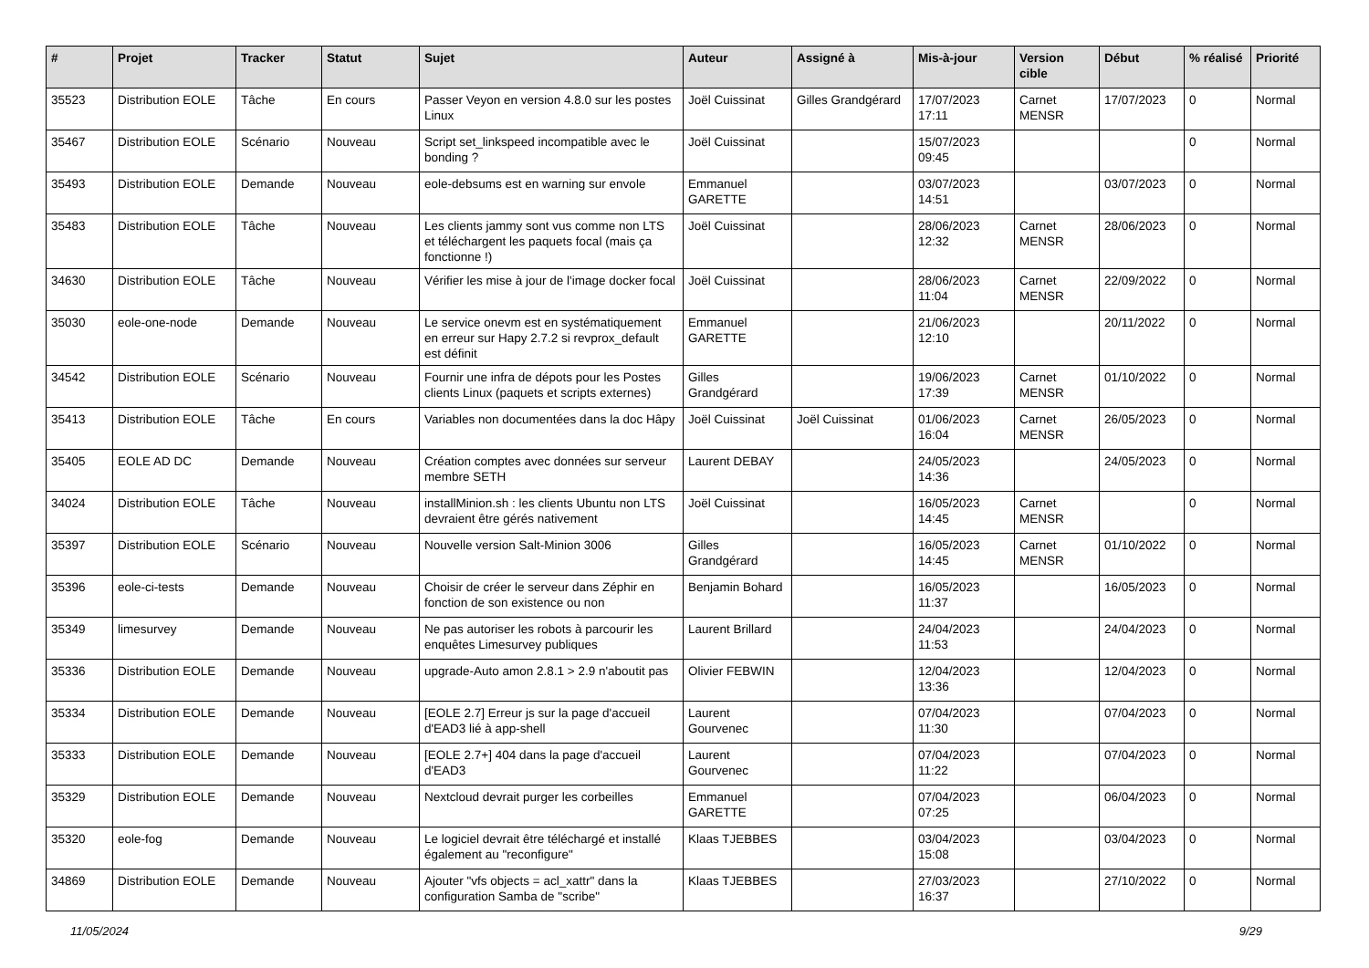| # | Projet | Tracker | Statut | Sujet | Auteur | Assigné à | Mis-à-jour | Version cible | Début | % réalisé | Priorité |
| --- | --- | --- | --- | --- | --- | --- | --- | --- | --- | --- | --- |
| 35523 | Distribution EOLE | Tâche | En cours | Passer Veyon en version 4.8.0 sur les postes Linux | Joël Cuissinat | Gilles Grandgérard | 17/07/2023 17:11 | Carnet MENSR | 17/07/2023 | 0 | Normal |
| 35467 | Distribution EOLE | Scénario | Nouveau | Script set_linkspeed incompatible avec le bonding ? | Joël Cuissinat | | 15/07/2023 09:45 | | | 0 | Normal |
| 35493 | Distribution EOLE | Demande | Nouveau | eole-debsums est en warning sur envole | Emmanuel GARETTE | | 03/07/2023 14:51 | | 03/07/2023 | 0 | Normal |
| 35483 | Distribution EOLE | Tâche | Nouveau | Les clients jammy sont vus comme non LTS et téléchargent les paquets focal (mais ça fonctionne !) | Joël Cuissinat | | 28/06/2023 12:32 | Carnet MENSR | 28/06/2023 | 0 | Normal |
| 34630 | Distribution EOLE | Tâche | Nouveau | Vérifier les mise à jour de l'image docker focal | Joël Cuissinat | | 28/06/2023 11:04 | Carnet MENSR | 22/09/2022 | 0 | Normal |
| 35030 | eole-one-node | Demande | Nouveau | Le service onevm est en systématiquement en erreur sur Hapy 2.7.2 si revprox_default est définit | Emmanuel GARETTE | | 21/06/2023 12:10 | | 20/11/2022 | 0 | Normal |
| 34542 | Distribution EOLE | Scénario | Nouveau | Fournir une infra de dépots pour les Postes clients Linux (paquets et scripts externes) | Gilles Grandgérard | | 19/06/2023 17:39 | Carnet MENSR | 01/10/2022 | 0 | Normal |
| 35413 | Distribution EOLE | Tâche | En cours | Variables non documentées dans la doc Hâpy | Joël Cuissinat | Joël Cuissinat | 01/06/2023 16:04 | Carnet MENSR | 26/05/2023 | 0 | Normal |
| 35405 | EOLE AD DC | Demande | Nouveau | Création comptes avec données sur serveur membre SETH | Laurent DEBAY | | 24/05/2023 14:36 | | 24/05/2023 | 0 | Normal |
| 34024 | Distribution EOLE | Tâche | Nouveau | installMinion.sh : les clients Ubuntu non LTS devraient être gérés nativement | Joël Cuissinat | | 16/05/2023 14:45 | Carnet MENSR | | 0 | Normal |
| 35397 | Distribution EOLE | Scénario | Nouveau | Nouvelle version Salt-Minion 3006 | Gilles Grandgérard | | 16/05/2023 14:45 | Carnet MENSR | 01/10/2022 | 0 | Normal |
| 35396 | eole-ci-tests | Demande | Nouveau | Choisir de créer le serveur dans Zéphir en fonction de son existence ou non | Benjamin Bohard | | 16/05/2023 11:37 | | 16/05/2023 | 0 | Normal |
| 35349 | limesurvey | Demande | Nouveau | Ne pas autoriser les robots à parcourir les enquêtes Limesurvey publiques | Laurent Brillard | | 24/04/2023 11:53 | | 24/04/2023 | 0 | Normal |
| 35336 | Distribution EOLE | Demande | Nouveau | upgrade-Auto amon 2.8.1 > 2.9 n'aboutit pas | Olivier FEBWIN | | 12/04/2023 13:36 | | 12/04/2023 | 0 | Normal |
| 35334 | Distribution EOLE | Demande | Nouveau | [EOLE 2.7] Erreur js sur la page d'accueil d'EAD3 lié à app-shell | Laurent Gourvenec | | 07/04/2023 11:30 | | 07/04/2023 | 0 | Normal |
| 35333 | Distribution EOLE | Demande | Nouveau | [EOLE 2.7+] 404 dans la page d'accueil d'EAD3 | Laurent Gourvenec | | 07/04/2023 11:22 | | 07/04/2023 | 0 | Normal |
| 35329 | Distribution EOLE | Demande | Nouveau | Nextcloud devrait purger les corbeilles | Emmanuel GARETTE | | 07/04/2023 07:25 | | 06/04/2023 | 0 | Normal |
| 35320 | eole-fog | Demande | Nouveau | Le logiciel devrait être téléchargé et installé également au "reconfigure" | Klaas TJEBBES | | 03/04/2023 15:08 | | 03/04/2023 | 0 | Normal |
| 34869 | Distribution EOLE | Demande | Nouveau | Ajouter "vfs objects = acl_xattr" dans la configuration Samba de "scribe" | Klaas TJEBBES | | 27/03/2023 16:37 | | 27/10/2022 | 0 | Normal |
11/05/2024 9/29